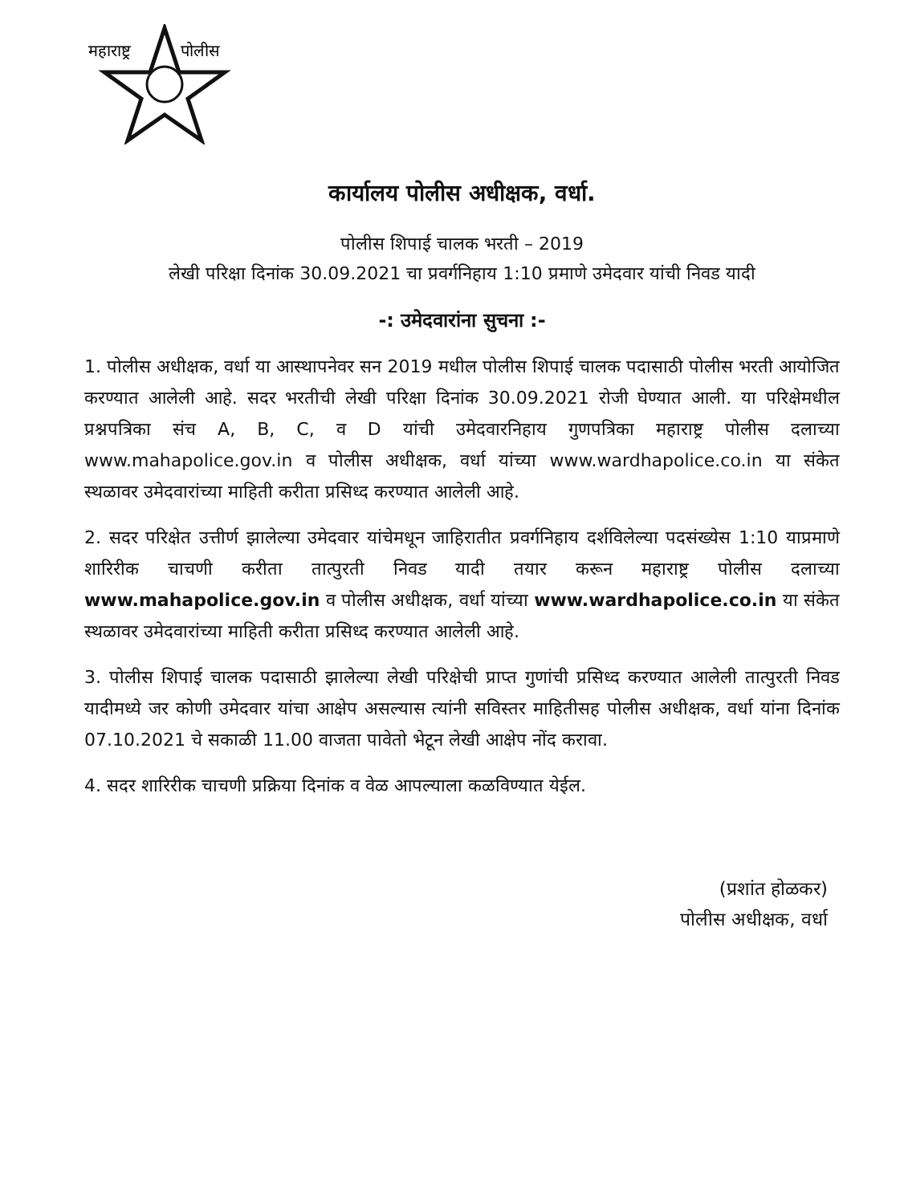महाराष्ट्र
पोलीस
कार्यालय पोलीस अधीक्षक, वर्धा.
पोलीस शिपाई चालक भरती – 2019
लेखी परिक्षा दिनांक 30.09.2021 चा प्रवर्गनिहाय 1:10 प्रमाणे उमेदवार यांची निवड यादी
-: उमेदवारांना सुचना :-
1. पोलीस अधीक्षक, वर्धा या आस्थापनेवर सन 2019 मधील पोलीस शिपाई चालक पदासाठी पोलीस भरती आयोजित करण्यात आलेली आहे. सदर भरतीची लेखी परिक्षा दिनांक 30.09.2021 रोजी घेण्यात आली. या परिक्षेमधील प्रश्नपत्रिका संच A, B, C, व D यांची उमेदवारनिहाय गुणपत्रिका महाराष्ट्र पोलीस दलाच्या www.mahapolice.gov.in व पोलीस अधीक्षक, वर्धा यांच्या www.wardhapolice.co.in या संकेत स्थळावर उमेदवारांच्या माहिती करीता प्रसिध्द करण्यात आलेली आहे.
2. सदर परिक्षेत उत्तीर्ण झालेल्या उमेदवार यांचेमधून जाहिरातीत प्रवर्गनिहाय दर्शविलेल्या पदसंख्येस 1:10 याप्रमाणे शारिरीक चाचणी करीता तात्पुरती निवड यादी तयार करून महाराष्ट्र पोलीस दलाच्या www.mahapolice.gov.in व पोलीस अधीक्षक, वर्धा यांच्या www.wardhapolice.co.in या संकेत स्थळावर उमेदवारांच्या माहिती करीता प्रसिध्द करण्यात आलेली आहे.
3. पोलीस शिपाई चालक पदासाठी झालेल्या लेखी परिक्षेची प्राप्त गुणांची प्रसिध्द करण्यात आलेली तात्पुरती निवड यादीमध्ये जर कोणी उमेदवार यांचा आक्षेप असल्यास त्यांनी सविस्तर माहितीसह पोलीस अधीक्षक, वर्धा यांना दिनांक 07.10.2021 चे सकाळी 11.00 वाजता पावेतो भेटून लेखी आक्षेप नोंद करावा.
4. सदर शारिरीक चाचणी प्रक्रिया दिनांक व वेळ आपल्याला कळविण्यात येईल.
(प्रशांत होळकर)
पोलीस अधीक्षक, वर्धा